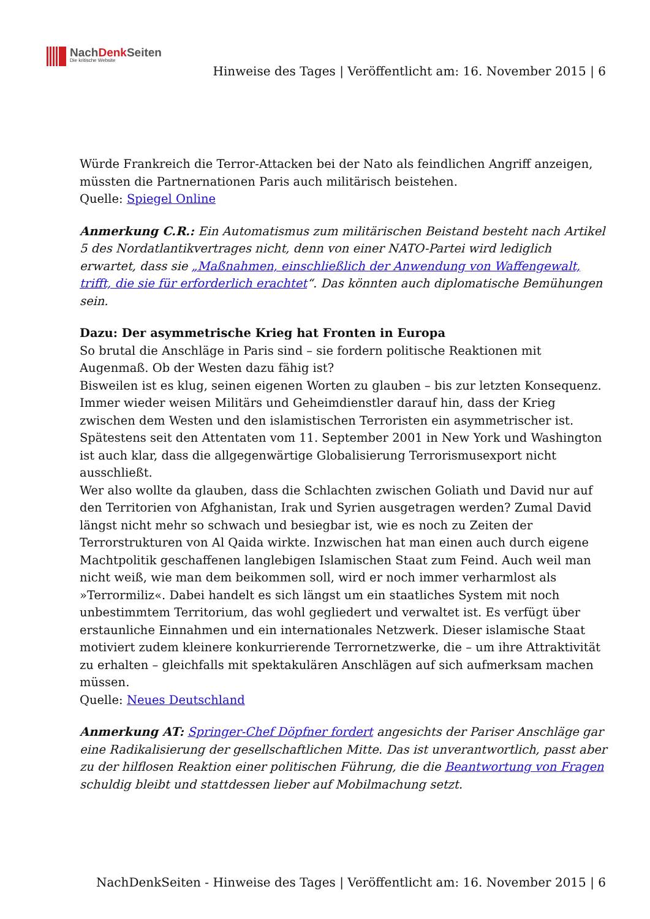NachDenk Seiten
Die kritische Website
Hinweise des Tages | Veröffentlicht am: 16. November 2015 | 6
Würde Frankreich die Terror-Attacken bei der Nato als feindlichen Angriff anzeigen, müssten die Partnernationen Paris auch militärisch beistehen.
Quelle: Spiegel Online
Anmerkung C.R.: Ein Automatismus zum militärischen Beistand besteht nach Artikel 5 des Nordatlantikvertrages nicht, denn von einer NATO-Partei wird lediglich erwartet, dass sie „Maßnahmen, einschließlich der Anwendung von Waffengewalt, trifft, die sie für erforderlich erachtet“. Das könnten auch diplomatische Bemühungen sein.
Dazu: Der asymmetrische Krieg hat Fronten in Europa
So brutal die Anschläge in Paris sind – sie fordern politische Reaktionen mit Augenmaß. Ob der Westen dazu fähig ist?
Bisweilen ist es klug, seinen eigenen Worten zu glauben – bis zur letzten Konsequenz. Immer wieder weisen Militärs und Geheimdienstler darauf hin, dass der Krieg zwischen dem Westen und den islamistischen Terroristen ein asymmetrischer ist. Spätestens seit den Attentaten vom 11. September 2001 in New York und Washington ist auch klar, dass die allgegenwärtige Globalisierung Terrorismusexport nicht ausschließt.
Wer also wollte da glauben, dass die Schlachten zwischen Goliath und David nur auf den Territorien von Afghanistan, Irak und Syrien ausgetragen werden? Zumal David längst nicht mehr so schwach und besiegbar ist, wie es noch zu Zeiten der Terrorstrukturen von Al Qaida wirkte. Inzwischen hat man einen auch durch eigene Machtpolitik geschaffenen langlebigen Islamischen Staat zum Feind. Auch weil man nicht weiß, wie man dem beikommen soll, wird er noch immer verharmlost als »Terrormiliz«. Dabei handelt es sich längst um ein staatliches System mit noch unbestimmtem Territorium, das wohl gegliedert und verwaltet ist. Es verfügt über erstaunliche Einnahmen und ein internationales Netzwerk. Dieser islamische Staat motiviert zudem kleinere konkurrierende Terrornetzwerke, die – um ihre Attraktivität zu erhalten – gleichfalls mit spektakulären Anschlägen auf sich aufmerksam machen müssen.
Quelle: Neues Deutschland
Anmerkung AT: Springer-Chef Döpfner fordert angesichts der Pariser Anschläge gar eine Radikalisierung der gesellschaftlichen Mitte. Das ist unverantwortlich, passt aber zu der hilflosen Reaktion einer politischen Führung, die die Beantwortung von Fragen schuldig bleibt und stattdessen lieber auf Mobilmachung setzt.
NachDenkSeiten - Hinweise des Tages | Veröffentlicht am: 16. November 2015 | 6